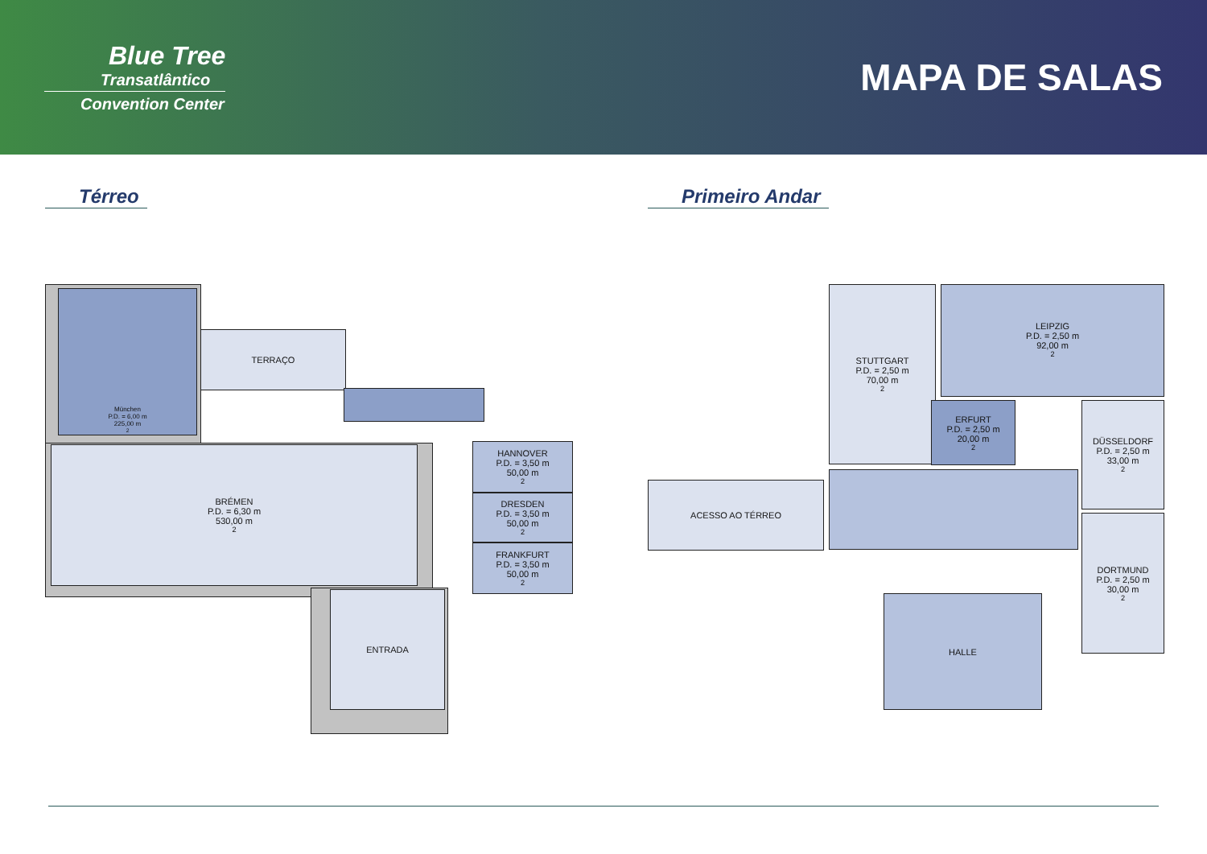Blue Tree
Transatlântico
Convention Center
MAPA DE SALAS
Térreo Primeiro Andar
München
P.D. = 6,00 m
225,00 m<sup>2</sup>
TERRAÇO
BRÉMEN
P.D. = 6,30 m
530,00 m<sup>2</sup>
HANNOVER
P.D. = 3,50 m
50,00 m<sup>2</sup>
DRESDEN
P.D. = 3,50 m
50,00 m<sup>2</sup>
FRANKFURT
P.D. = 3,50 m
50,00 m<sup>2</sup>
ENTRADA
STUTTGART
P.D. = 2,50 m
70,00 m<sup>2</sup>
LEIPZIG
P.D. = 2,50 m
92,00 m<sup>2</sup>
ERFURT
P.D. = 2,50 m
20,00 m<sup>2</sup>
DÜSSELDORF
P.D. = 2,50 m
33,00 m<sup>2</sup>
DORTMUND
P.D. = 2,50 m
30,00 m<sup>2</sup>
ACESSO AO TÉRREO
HALLE